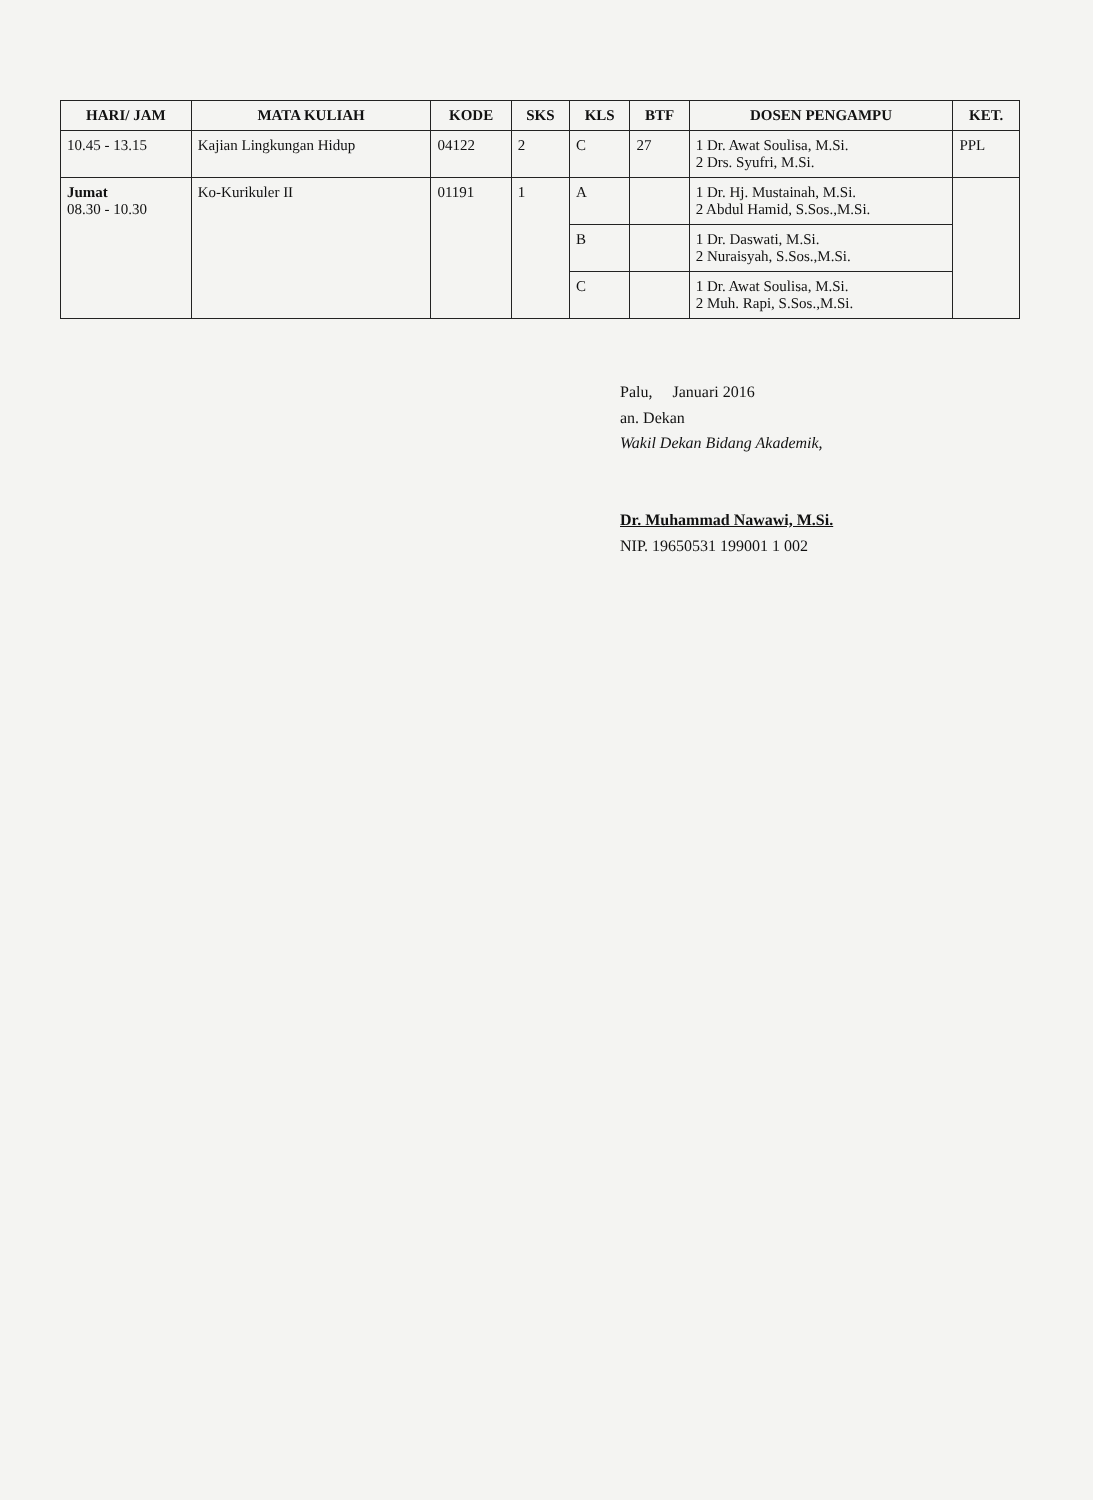| HARI/ JAM | MATA KULIAH | KODE | SKS | KLS | BTF | DOSEN PENGAMPU | KET. |
| --- | --- | --- | --- | --- | --- | --- | --- |
| 10.45 - 13.15 | Kajian Lingkungan Hidup | 04122 | 2 | C | 27 | 1 Dr. Awat Soulisa, M.Si. 2 Drs. Syufri, M.Si. | PPL |
| Jumat 08.30 - 10.30 | Ko-Kurikuler II | 01191 | 1 | A | | 1 Dr. Hj. Mustainah, M.Si. 2 Abdul Hamid, S.Sos.,M.Si. | |
| | | | | B | | 1 Dr. Daswati, M.Si. 2 Nuraisyah, S.Sos.,M.Si. | |
| | | | | C | | 1 Dr. Awat Soulisa, M.Si. 2 Muh. Rapi, S.Sos.,M.Si. | |
Palu, Januari 2016
an. Dekan
Wakil Dekan Bidang Akademik,
Dr. Muhammad Nawawi, M.Si.
NIP. 19650531 199001 1 002